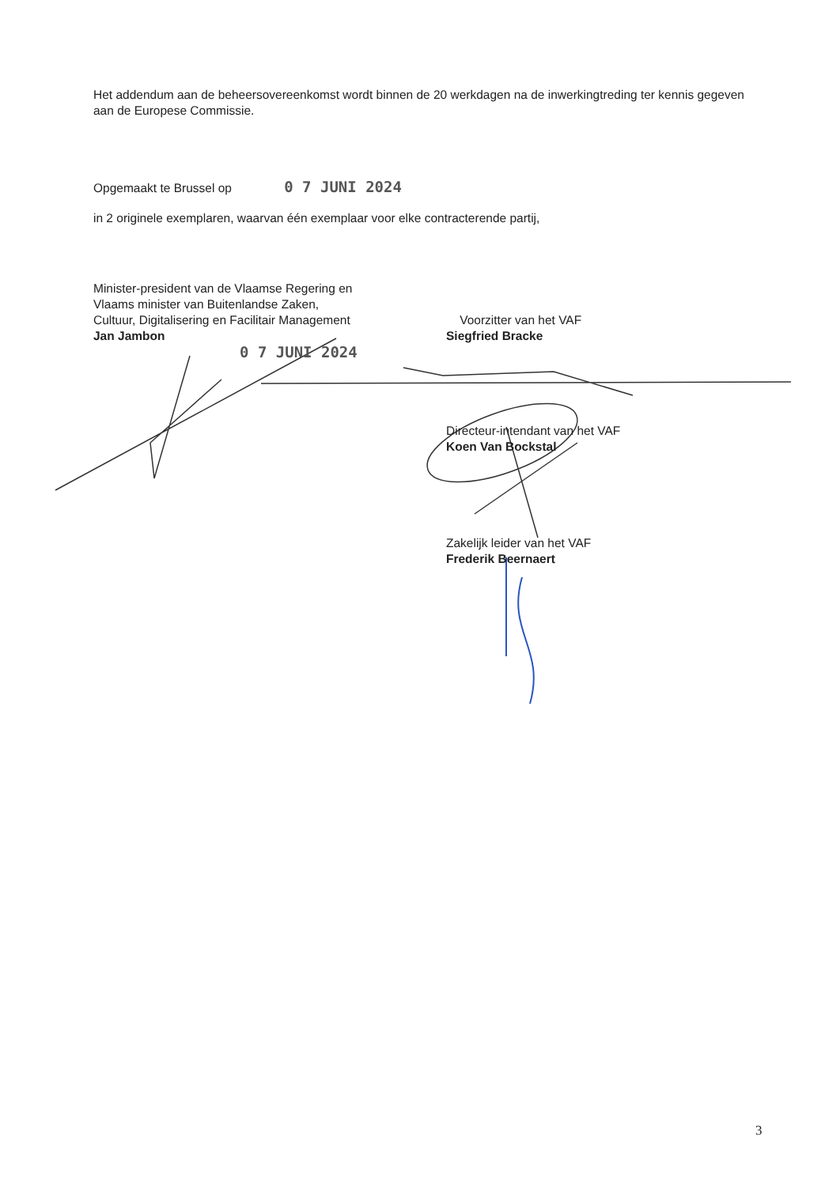Het addendum aan de beheersovereenkomst wordt binnen de 20 werkdagen na de inwerkingtreding ter kennis gegeven aan de Europese Commissie.
Opgemaakt te Brussel op 0 7 JUNI 2024
in 2 originele exemplaren, waarvan één exemplaar voor elke contracterende partij,
Minister-president van de Vlaamse Regering en
Vlaams minister van Buitenlandse Zaken,
Cultuur, Digitalisering en Facilitair Management
Jan Jambon
0 7 JUNI 2024
Voorzitter van het VAF
Siegfried Bracke
Directeur-intendant van het VAF
Koen Van Bockstal
Zakelijk leider van het VAF
Frederik Beernaert
3